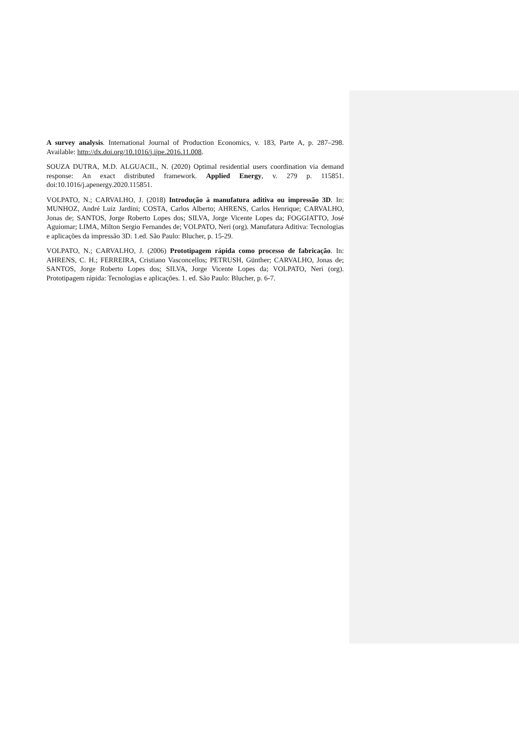A survey analysis. International Journal of Production Economics, v. 183, Parte A, p. 287–298. Available: http://dx.doi.org/10.1016/j.ijpe.2016.11.008.
SOUZA DUTRA, M.D. ALGUACIL, N. (2020) Optimal residential users coordination via demand response: An exact distributed framework. Applied Energy, v. 279 p. 115851. doi:10.1016/j.apenergy.2020.115851.
VOLPATO, N.; CARVALHO, J. (2018) Introdução à manufatura aditiva ou impressão 3D. In: MUNHOZ, André Luiz Jardini; COSTA, Carlos Alberto; AHRENS, Carlos Henrique; CARVALHO, Jonas de; SANTOS, Jorge Roberto Lopes dos; SILVA, Jorge Vicente Lopes da; FOGGIATTO, José Aguiomar; LIMA, Milton Sergio Fernandes de; VOLPATO, Neri (org). Manufatura Aditiva: Tecnologias e aplicações da impressão 3D. 1.ed. São Paulo: Blucher, p. 15-29.
VOLPATO, N.; CARVALHO, J. (2006) Prototipagem rápida como processo de fabricação. In: AHRENS, C. H.; FERREIRA, Cristiano Vasconcellos; PETRUSH, Günther; CARVALHO, Jonas de; SANTOS, Jorge Roberto Lopes dos; SILVA, Jorge Vicente Lopes da; VOLPATO, Neri (org). Prototipagem rápida: Tecnologias e aplicações. 1. ed. São Paulo: Blucher, p. 6-7.